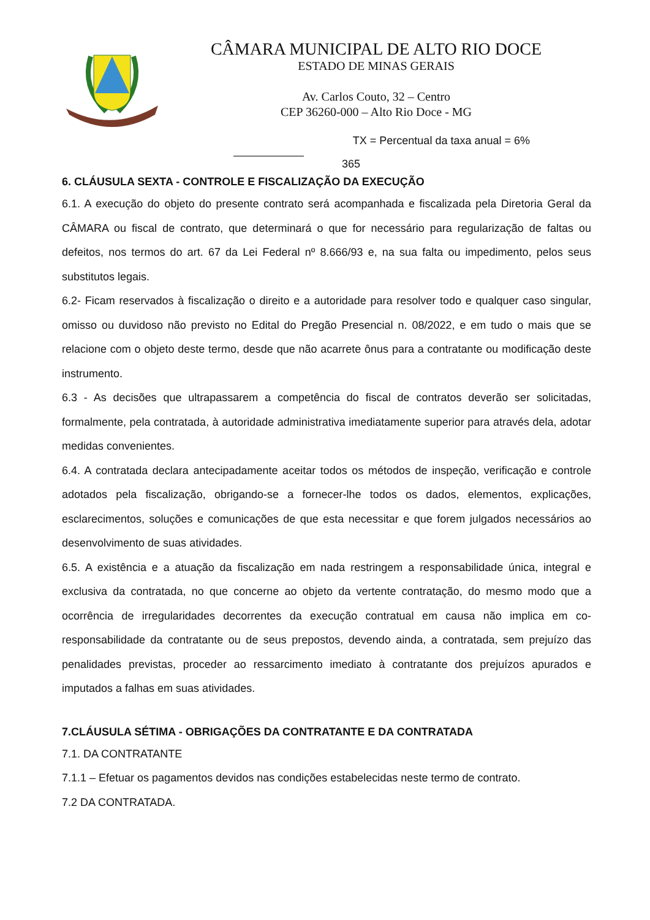CÂMARA MUNICIPAL DE ALTO RIO DOCE
ESTADO DE MINAS GERAIS
Av. Carlos Couto, 32 – Centro
CEP 36260-000 – Alto Rio Doce - MG
TX = Percentual da taxa anual = 6%
365
6. CLÁUSULA SEXTA - CONTROLE E FISCALIZAÇÃO DA EXECUÇÃO
6.1. A execução do objeto do presente contrato será acompanhada e fiscalizada pela Diretoria Geral da CÂMARA ou fiscal de contrato, que determinará o que for necessário para regularização de faltas ou defeitos, nos termos do art. 67 da Lei Federal nº 8.666/93 e, na sua falta ou impedimento, pelos seus substitutos legais.
6.2- Ficam reservados à fiscalização o direito e a autoridade para resolver todo e qualquer caso singular, omisso ou duvidoso não previsto no Edital do Pregão Presencial n. 08/2022, e em tudo o mais que se relacione com o objeto deste termo, desde que não acarrete ônus para a contratante ou modificação deste instrumento.
6.3 - As decisões que ultrapassarem a competência do fiscal de contratos deverão ser solicitadas, formalmente, pela contratada, à autoridade administrativa imediatamente superior para através dela, adotar medidas convenientes.
6.4. A contratada declara antecipadamente aceitar todos os métodos de inspeção, verificação e controle adotados pela fiscalização, obrigando-se a fornecer-lhe todos os dados, elementos, explicações, esclarecimentos, soluções e comunicações de que esta necessitar e que forem julgados necessários ao desenvolvimento de suas atividades.
6.5. A existência e a atuação da fiscalização em nada restringem a responsabilidade única, integral e exclusiva da contratada, no que concerne ao objeto da vertente contratação, do mesmo modo que a ocorrência de irregularidades decorrentes da execução contratual em causa não implica em co-responsabilidade da contratante ou de seus prepostos, devendo ainda, a contratada, sem prejuízo das penalidades previstas, proceder ao ressarcimento imediato à contratante dos prejuízos apurados e imputados a falhas em suas atividades.
7.CLÁUSULA SÉTIMA - OBRIGAÇÕES DA CONTRATANTE E DA CONTRATADA
7.1. DA CONTRATANTE
7.1.1 – Efetuar os pagamentos devidos nas condições estabelecidas neste termo de contrato.
7.2 DA CONTRATADA.